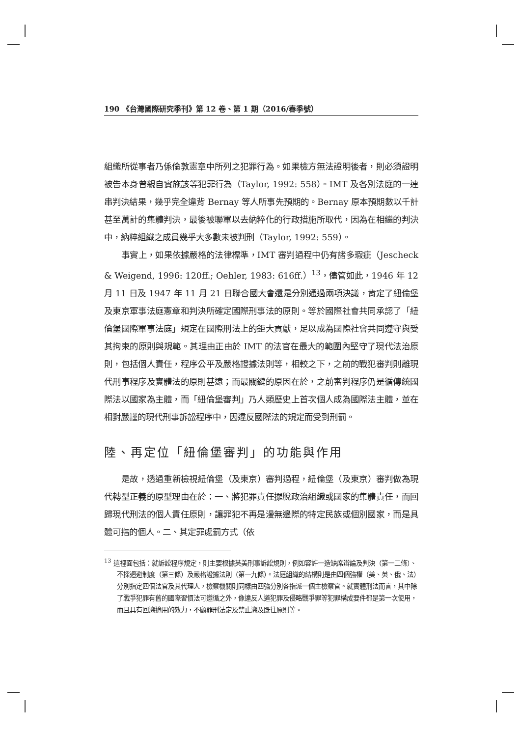190 《台灣國際研究季刊》第 12 卷、第 1 期（2016/春季號）
組織所從事者乃係倫敦憲章中所列之犯罪行為。如果檢方無法證明後者，則必須證明被告本身曾親自實施該等犯罪行為（Taylor, 1992: 558）。IMT 及各別法庭的一連串判決結果，幾乎完全違背 Bernay 等人所事先預期的。Bernay 原本預期數以千計甚至萬計的集體判決，最後被聯軍以去納粹化的行政措施所取代，因為在相繼的判決中，納粹組織之成員幾乎大多數未被判刑（Taylor, 1992: 559）。
事實上，如果依據嚴格的法律標準，IMT 審判過程中仍有諸多瑕疵（Jescheck & Weigend, 1996: 120ff.; Oehler, 1983: 616ff.）<sup>13</sup>，儘管如此，1946 年 12 月 11 日及 1947 年 11 月 21 日聯合國大會還是分別通過兩項決議，肯定了紐倫堡及東京軍事法庭憲章和判決所確定國際刑事法的原則。等於國際社會共同承認了「紐倫堡國際軍事法庭」規定在國際刑法上的鉅大貢獻，足以成為國際社會共同遵守與受其拘束的原則與規範。其理由正由於 IMT 的法官在最大的範圍內堅守了現代法治原則，包括個人責任，程序公平及嚴格證據法則等，相較之下，之前的戰犯審判則離現代刑事程序及實體法的原則甚遠；而最關鍵的原因在於，之前審判程序仍是循傳統國際法以國家為主體，而「紐倫堡審判」乃人類歷史上首次個人成為國際法主體，並在相對嚴謹的現代刑事訴訟程序中，因違反國際法的規定而受到刑罰。
陸、再定位「紐倫堡審判」的功能與作用
是故，透過重新檢視紐倫堡（及東京）審判過程，紐倫堡（及東京）審判做為現代轉型正義的原型理由在於：一、將犯罪責任擺脫政治組織或國家的集體責任，而回歸現代刑法的個人責任原則，讓罪犯不再是漫無邊際的特定民族或個別國家，而是具體可指的個人。二、其定罪處罰方式（依
<sup>13</sup> 這裡面包括：就訴訟程序規定，則主要根據英美刑事訴訟規則，例如容許一造缺席辯論及判決（第一二條）、不採迴避制度（第三條）及嚴格證據法則（第一九條）。法庭組織的結構則是由四個強權（美、英、俄、法）分別指定四個法官及其代理人，檢察機關則同樣由四強分別各指派一個主檢察官。就實體刑法而言，其中除了戰爭犯罪有舊的國際習慣法可遵循之外，像違反人道犯罪及侵略戰爭罪等犯罪構成要件都是第一次使用，而且具有回溯適用的效力，不顧罪刑法定及禁止溯及既往原則等。